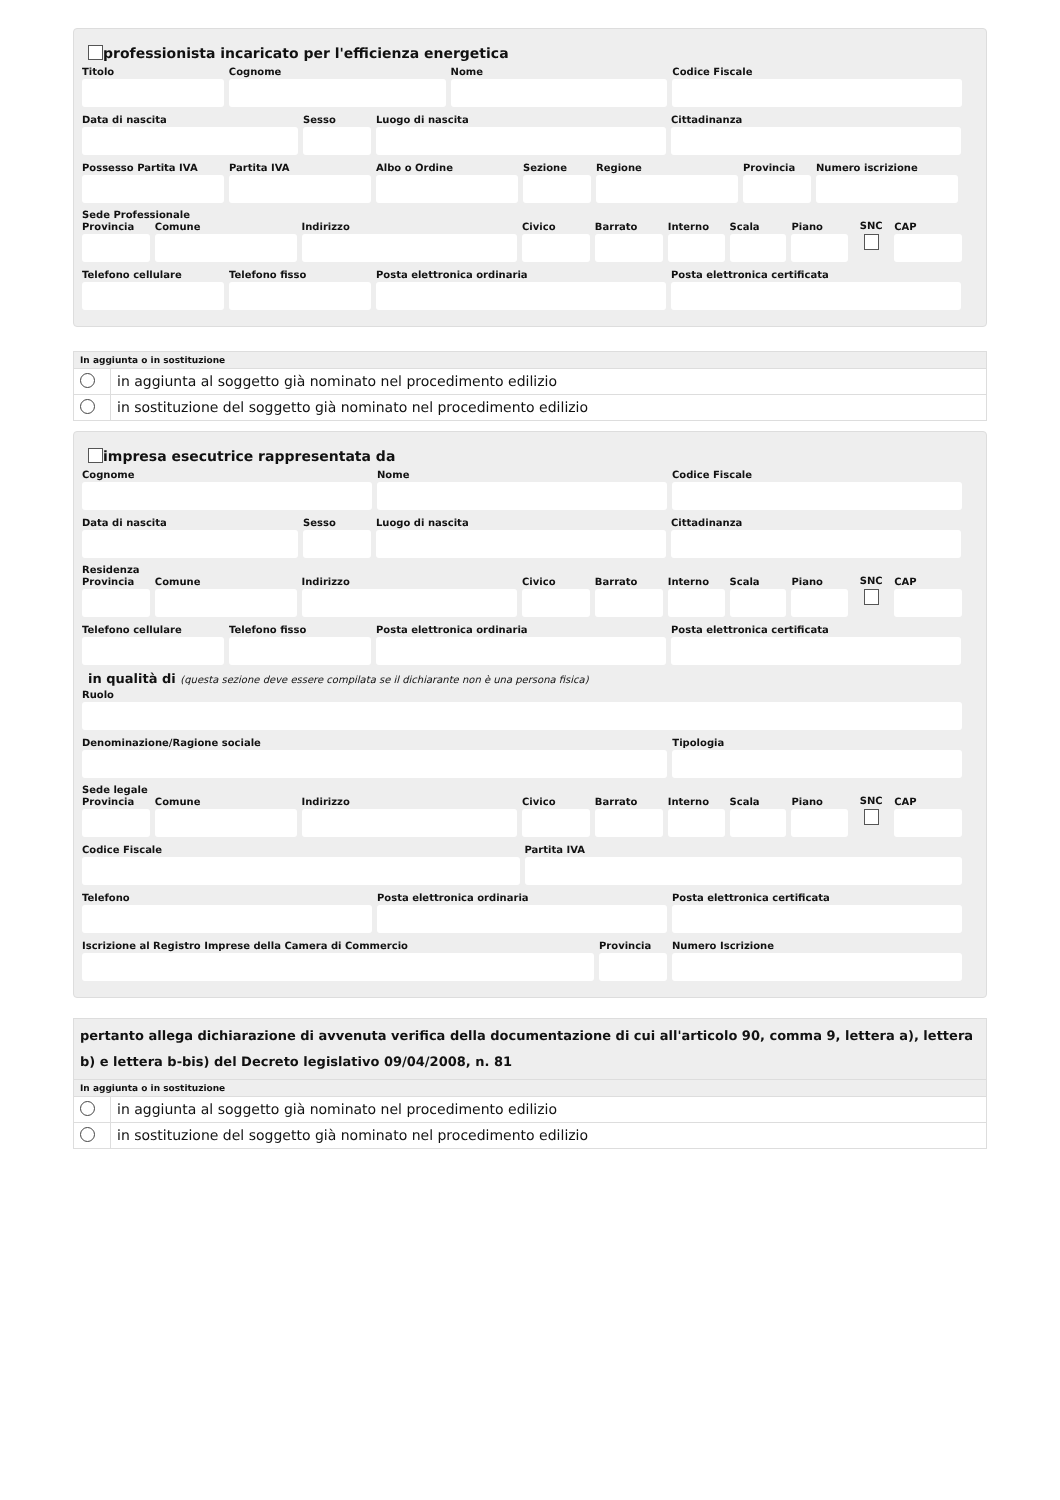professionista incaricato per l'efficienza energetica
Titolo Cognome Nome Codice Fiscale
Data di nascita Sesso Luogo di nascita Cittadinanza
Possesso Partita IVA
Partita IVA Albo o Ordine Sezione Regione Provincia
Numero iscrizione
Sede Professionale
Provincia
Comune Indirizzo Civico Barrato Interno
Scala Piano
SNC
CAP
Telefono cellulare
Telefono fisso Posta elettronica ordinaria Posta elettronica certificata
In aggiunta o in sostituzione
in aggiunta al soggetto già nominato nel procedimento edilizio
in sostituzione del soggetto già nominato nel procedimento edilizio
impresa esecutrice rappresentata da
Cognome Nome Codice Fiscale
Data di nascita Sesso Luogo di nascita Cittadinanza
Residenza
Provincia
Comune Indirizzo Civico Barrato Interno
Scala Piano
SNC
CAP
Telefono cellulare
Telefono fisso Posta elettronica ordinaria Posta elettronica certificata
in qualità di (questa sezione deve essere compilata se il dichiarante non è una persona fisica)
Ruolo
Denominazione/Ragione sociale Tipologia
Sede legale
Provincia
Comune Indirizzo Civico Barrato Interno
Scala Piano
SNC
CAP
Codice Fiscale Partita IVA
Telefono Posta elettronica ordinaria Posta elettronica certificata
Iscrizione al Registro Imprese della Camera di Commercio
Provincia
Numero Iscrizione
pertanto allega dichiarazione di avvenuta verifica della documentazione di cui all'articolo 90, comma 9, lettera a), lettera b) e lettera b-bis) del Decreto legislativo 09/04/2008, n. 81
In aggiunta o in sostituzione
in aggiunta al soggetto già nominato nel procedimento edilizio
in sostituzione del soggetto già nominato nel procedimento edilizio